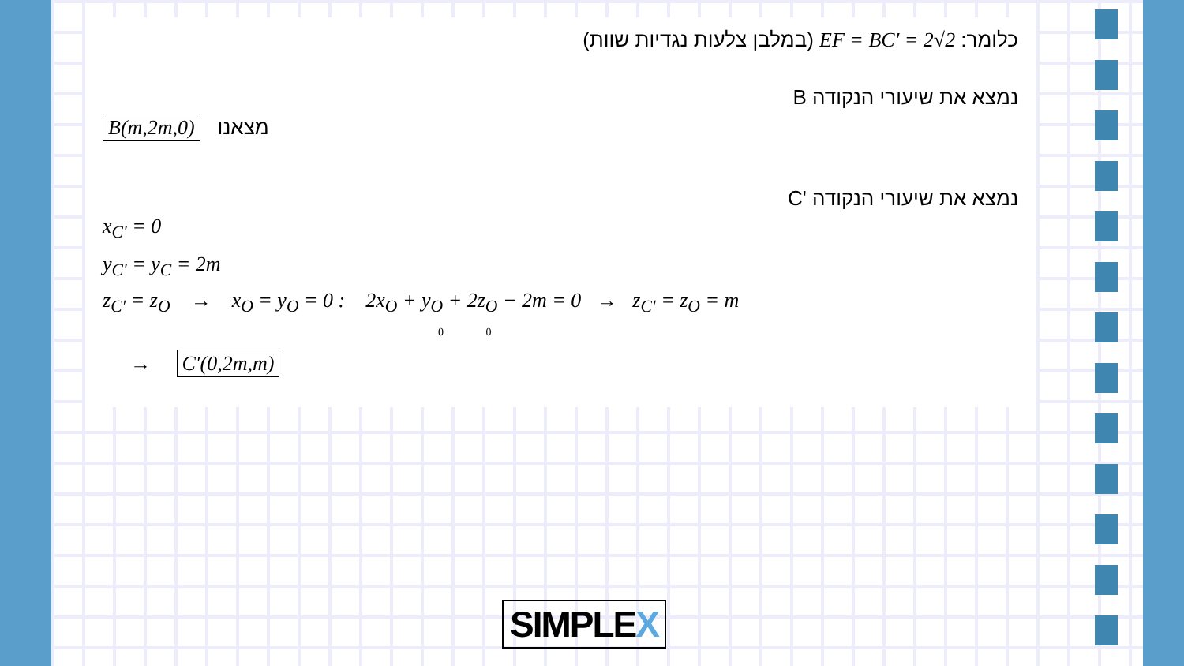כלומר: EF = BC′ = 2√2 (במלבן צלעות נגדיות שוות)
נמצא את שיעורי הנקודה B
B(m,2m,0) מצאנו
נמצא את שיעורי הנקודה 'C
x<sub>C′</sub> = 0
y<sub>C′</sub> = y<sub>C</sub> = 2m
z<sub>C′</sub> = z<sub>O</sub> → x<sub>O</sub> = y<sub>O</sub> = 0 : 2x<sub>O</sub> + y<sub>O</sub> + 2z<sub>O</sub> − 2m = 0 → z<sub>C′</sub> = z<sub>O</sub> = m
0 0
→ C′(0,2m,m)
SIMPLEX